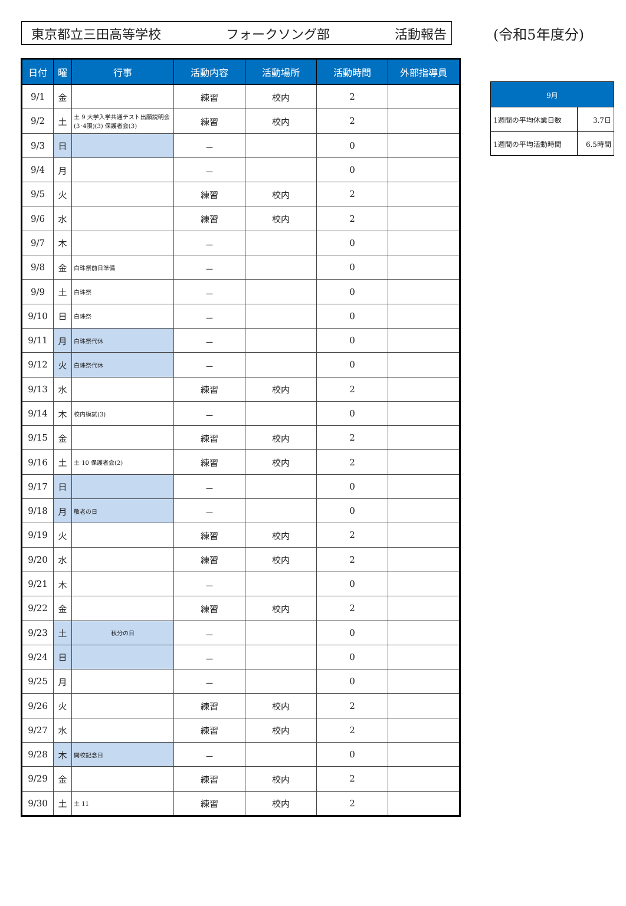東京都立三田高等学校 フォークソング部 活動報告
(令和5年度分)
| 日付 | 曜 | 行事 | 活動内容 | 活動場所 | 活動時間 | 外部指導員 |
| --- | --- | --- | --- | --- | --- | --- |
| 9/1 | 金 | | 練習 | 校内 | 2 | |
| 9/2 | 土 | 土 9 大学入学共通テスト出願説明会(3･4限)(3) 保護者会(3) | 練習 | 校内 | 2 | |
| 9/3 | 日 | | － | | 0 | |
| 9/4 | 月 | | － | | 0 | |
| 9/5 | 火 | | 練習 | 校内 | 2 | |
| 9/6 | 水 | | 練習 | 校内 | 2 | |
| 9/7 | 木 | | － | | 0 | |
| 9/8 | 金 | 白珠祭前日準備 | － | | 0 | |
| 9/9 | 土 | 白珠祭 | － | | 0 | |
| 9/10 | 日 | 白珠祭 | － | | 0 | |
| 9/11 | 月 | 白珠祭代休 | － | | 0 | |
| 9/12 | 火 | 白珠祭代休 | － | | 0 | |
| 9/13 | 水 | | 練習 | 校内 | 2 | |
| 9/14 | 木 | 校内模試(3) | － | | 0 | |
| 9/15 | 金 | | 練習 | 校内 | 2 | |
| 9/16 | 土 | 土 10 保護者会(2) | 練習 | 校内 | 2 | |
| 9/17 | 日 | | － | | 0 | |
| 9/18 | 月 | 敬老の日 | － | | 0 | |
| 9/19 | 火 | | 練習 | 校内 | 2 | |
| 9/20 | 水 | | 練習 | 校内 | 2 | |
| 9/21 | 木 | | － | | 0 | |
| 9/22 | 金 | | 練習 | 校内 | 2 | |
| 9/23 | 土 | 秋分の日 | － | | 0 | |
| 9/24 | 日 | | － | | 0 | |
| 9/25 | 月 | | － | | 0 | |
| 9/26 | 火 | | 練習 | 校内 | 2 | |
| 9/27 | 水 | | 練習 | 校内 | 2 | |
| 9/28 | 木 | 開校記念日 | － | | 0 | |
| 9/29 | 金 | | 練習 | 校内 | 2 | |
| 9/30 | 土 | 土 11 | 練習 | 校内 | 2 | |
| 9月 | |
| --- | --- |
| 1週間の平均休業日数 | 3.7日 |
| 1週間の平均活動時間 | 6.5時間 |